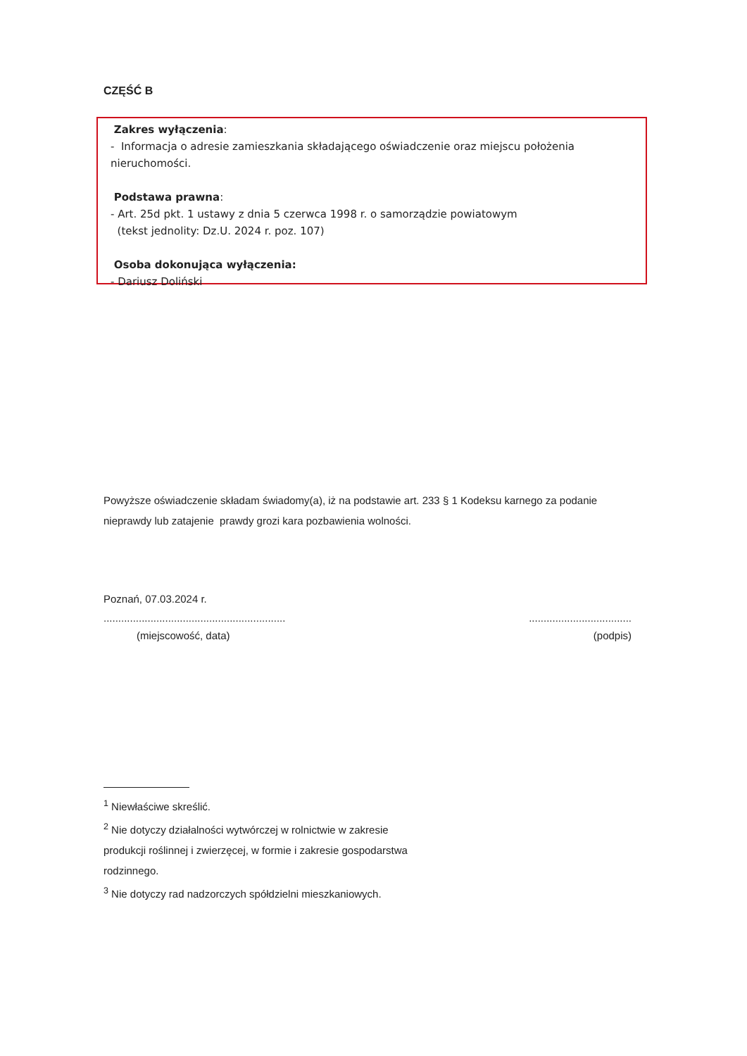CZĘŚĆ B
Zakres wyłączenia:
- Informacja o adresie zamieszkania składającego oświadczenie oraz miejscu położenia nieruchomości.
Podstawa prawna:
- Art. 25d pkt. 1 ustawy z dnia 5 czerwca 1998 r. o samorządzie powiatowym
(tekst jednolity: Dz.U. 2024 r. poz. 107)
Osoba dokonująca wyłączenia:
- Dariusz Doliński
Powyższe oświadczenie składam świadomy(a), iż na podstawie art. 233 § 1 Kodeksu karnego za podanie nieprawdy lub zatajenie prawdy grozi kara pozbawienia wolności.
Poznań, 07.03.2024 r.
.................................................................................................
(miejscowość, data) (podpis)
<sup>1</sup> Niewłaściwe skreślić.
<sup>2</sup> Nie dotyczy działalności wytwórczej w rolnictwie w zakresie produkcji roślinnej i zwierzęcej, w formie i zakresie gospodarstwa rodzinnego.
<sup>3</sup> Nie dotyczy rad nadzorczych spółdzielni mieszkaniowych.